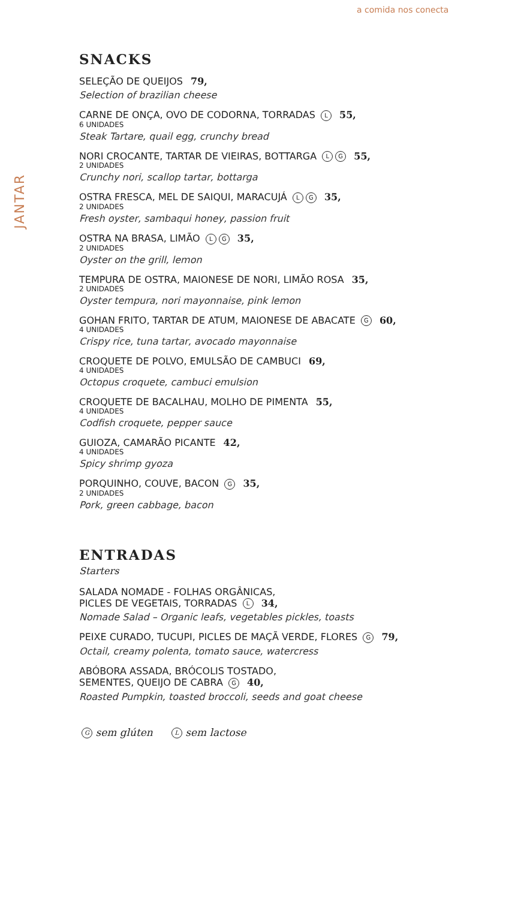a comida nos conecta
JANTAR
SNACKS
SELEÇÃO DE QUEIJOS 79,
Selection of brazilian cheese
CARNE DE ONÇA, OVO DE CODORNA, TORRADAS L 55,
6 UNIDADES
Steak Tartare, quail egg, crunchy bread
NORI CROCANTE, TARTAR DE VIEIRAS, BOTTARGA L G 55,
2 UNIDADES
Crunchy nori, scallop tartar, bottarga
OSTRA FRESCA, MEL DE SAIQUI, MARACUJÁ L G 35,
2 UNIDADES
Fresh oyster, sambaqui honey, passion fruit
OSTRA NA BRASA, LIMÃO L G 35,
2 UNIDADES
Oyster on the grill, lemon
TEMPURA DE OSTRA, MAIONESE DE NORI, LIMÃO ROSA 35,
2 UNIDADES
Oyster tempura, nori mayonnaise, pink lemon
GOHAN FRITO, TARTAR DE ATUM, MAIONESE DE ABACATE G 60,
4 UNIDADES
Crispy rice, tuna tartar, avocado mayonnaise
CROQUETE DE POLVO, EMULSÃO DE CAMBUCI 69,
4 UNIDADES
Octopus croquete, cambuci emulsion
CROQUETE DE BACALHAU, MOLHO DE PIMENTA 55,
4 UNIDADES
Codfish croquete, pepper sauce
GUIOZA, CAMARÃO PICANTE 42,
4 UNIDADES
Spicy shrimp gyoza
PORQUINHO, COUVE, BACON G 35,
2 UNIDADES
Pork, green cabbage, bacon
ENTRADAS
Starters
SALADA NOMADE - FOLHAS ORGÂNICAS,
PICLES DE VEGETAIS, TORRADAS L 34,
Nomade Salad – Organic leafs, vegetables pickles, toasts
PEIXE CURADO, TUCUPI, PICLES DE MAÇÃ VERDE, FLORES G 79,
Octail, creamy polenta, tomato sauce, watercress
ABÓBORA ASSADA, BRÓCOLIS TOSTADO,
SEMENTES, QUEIJO DE CABRA G 40,
Roasted Pumpkin, toasted broccoli, seeds and goat cheese
G sem glúten L sem lactose